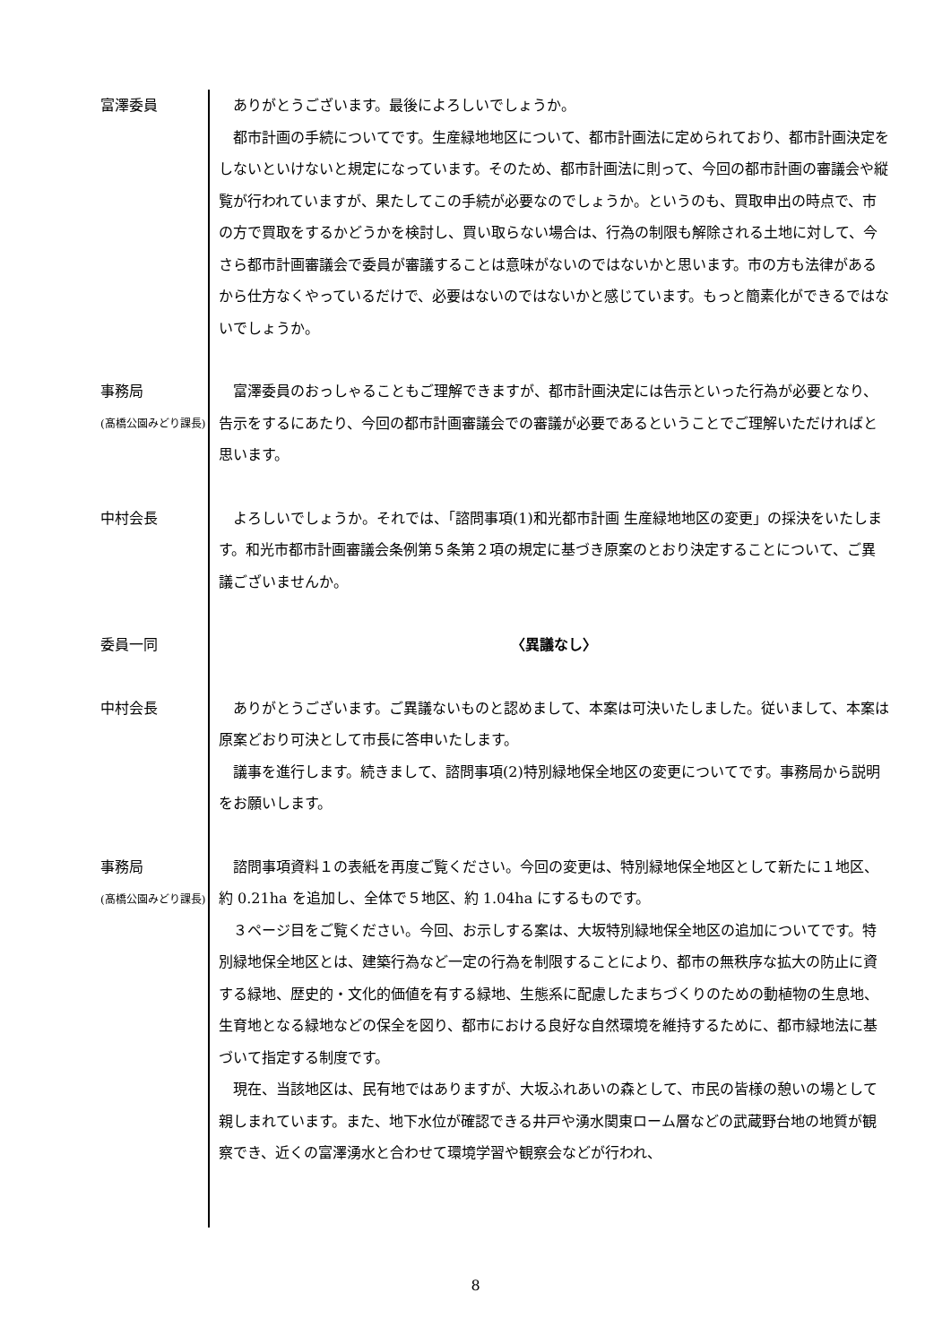富澤委員
ありがとうございます。最後によろしいでしょうか。
都市計画の手続についてです。生産緑地地区について、都市計画法に定められており、都市計画決定をしないといけないと規定になっています。そのため、都市計画法に則って、今回の都市計画の審議会や縦覧が行われていますが、果たしてこの手続が必要なのでしょうか。というのも、買取申出の時点で、市の方で買取をするかどうかを検討し、買い取らない場合は、行為の制限も解除される土地に対して、今さら都市計画審議会で委員が審議することは意味がないのではないかと思います。市の方も法律があるから仕方なくやっているだけで、必要はないのではないかと感じています。もっと簡素化ができるではないでしょうか。
事務局
(髙橋公園みどり課長)
富澤委員のおっしゃることもご理解できますが、都市計画決定には告示といった行為が必要となり、告示をするにあたり、今回の都市計画審議会での審議が必要であるということでご理解いただければと思います。
中村会長
よろしいでしょうか。それでは、「諮問事項(1)和光都市計画 生産緑地地区の変更」の採決をいたします。和光市都市計画審議会条例第５条第２項の規定に基づき原案のとおり決定することについて、ご異議ございませんか。
委員一同
〈異議なし〉
中村会長
ありがとうございます。ご異議ないものと認めまして、本案は可決いたしました。従いまして、本案は原案どおり可決として市長に答申いたします。
議事を進行します。続きまして、諮問事項(2)特別緑地保全地区の変更についてです。事務局から説明をお願いします。
事務局
(髙橋公園みどり課長)
諮問事項資料１の表紙を再度ご覧ください。今回の変更は、特別緑地保全地区として新たに１地区、約 0.21ha を追加し、全体で５地区、約 1.04ha にするものです。
３ページ目をご覧ください。今回、お示しする案は、大坂特別緑地保全地区の追加についてです。特別緑地保全地区とは、建築行為など一定の行為を制限することにより、都市の無秩序な拡大の防止に資する緑地、歴史的・文化的価値を有する緑地、生態系に配慮したまちづくりのための動植物の生息地、生育地となる緑地などの保全を図り、都市における良好な自然環境を維持するために、都市緑地法に基づいて指定する制度です。
現在、当該地区は、民有地ではありますが、大坂ふれあいの森として、市民の皆様の憩いの場として親しまれています。また、地下水位が確認できる井戸や湧水関東ローム層などの武蔵野台地の地質が観察でき、近くの富澤湧水と合わせて環境学習や観察会などが行われ、
8